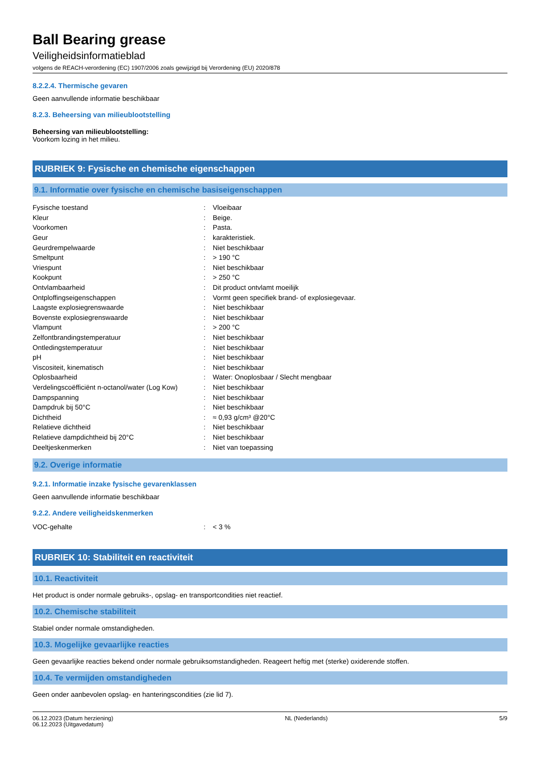Ball Bearing grease
Veiligheidsinformatieblad
volgens de REACH-verordening (EC) 1907/2006 zoals gewijzigd bij Verordening (EU) 2020/878
8.2.2.4. Thermische gevaren
Geen aanvullende informatie beschikbaar
8.2.3. Beheersing van milieublootstelling
Beheersing van milieublootstelling:
Voorkom lozing in het milieu.
RUBRIEK 9: Fysische en chemische eigenschappen
9.1. Informatie over fysische en chemische basiseigenschappen
| Fysische toestand | : | Vloeibaar |
| Kleur | : | Beige. |
| Voorkomen | : | Pasta. |
| Geur | : | karakteristiek. |
| Geurdrempelwaarde | : | Niet beschikbaar |
| Smeltpunt | : | > 190 °C |
| Vriespunt | : | Niet beschikbaar |
| Kookpunt | : | > 250 °C |
| Ontvlambaarheid | : | Dit product ontvlamt moeilijk |
| Ontploffingseigenschappen | : | Vormt geen specifiek brand- of explosiegevaar. |
| Laagste explosiegrenswaarde | : | Niet beschikbaar |
| Bovenste explosiegrenswaarde | : | Niet beschikbaar |
| Vlampunt | : | > 200 °C |
| Zelfontbrandingstemperatuur | : | Niet beschikbaar |
| Ontledingstemperatuur | : | Niet beschikbaar |
| pH | : | Niet beschikbaar |
| Viscositeit, kinematisch | : | Niet beschikbaar |
| Oplosbaarheid | : | Water: Onoplosbaar / Slecht mengbaar |
| Verdelingscoëfficiënt n-octanol/water (Log Kow) | : | Niet beschikbaar |
| Dampspanning | : | Niet beschikbaar |
| Dampdruk bij 50°C | : | Niet beschikbaar |
| Dichtheid | : | ≈ 0,93 g/cm³ @20°C |
| Relatieve dichtheid | : | Niet beschikbaar |
| Relatieve dampdichtheid bij 20°C | : | Niet beschikbaar |
| Deeltjeskenmerken | : | Niet van toepassing |
9.2. Overige informatie
9.2.1. Informatie inzake fysische gevarenklassen
Geen aanvullende informatie beschikbaar
9.2.2. Andere veiligheidskenmerken
| VOC-gehalte | : | < 3 % |
RUBRIEK 10: Stabiliteit en reactiviteit
10.1. Reactiviteit
Het product is onder normale gebruiks-, opslag- en transportcondities niet reactief.
10.2. Chemische stabiliteit
Stabiel onder normale omstandigheden.
10.3. Mogelijke gevaarlijke reacties
Geen gevaarlijke reacties bekend onder normale gebruiksomstandigheden. Reageert heftig met (sterke) oxiderende stoffen.
10.4. Te vermijden omstandigheden
Geen onder aanbevolen opslag- en hanteringscondities (zie lid 7).
06.12.2023 (Datum herziening)
06.12.2023 (Uitgavedatum)
NL (Nederlands) 5/9